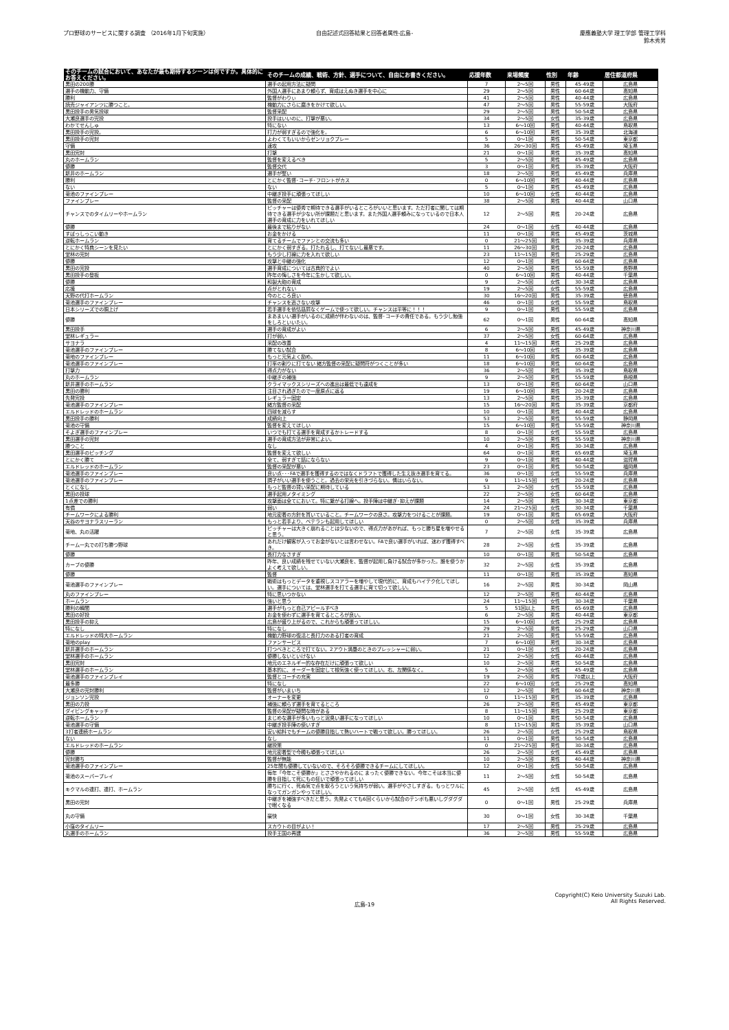プロ野球のサービスに関する調査 （2016年1月下旬実施）
自由記述式回答結果と回答者属性-広島-
慶應義塾大学 理工学部 管理工学科
鈴木秀男
| そのチームの試合において、あなたが最も期待するシーンは何ですか。具体的にお答えください。 | そのチームの成績、戦術、方針、選手について、自由にお書きください。 | 応援年数 | 来場頻度 | 性別 | 年齢 | 居住都道府県 |
| --- | --- | --- | --- | --- | --- | --- |
| 黒田の200勝 | 選手の起用方法に疑問 | 7 | 2～5回 | 男性 | 45-49歳 | 広島県 |
| 選手の機動力、守備 | 外国人選手にあまり頼らず、育成はえぬき選手を中心に | 29 | 2～5回 | 男性 | 60-64歳 | 高知県 |
| 勝利 | 監督がわりぃ | 41 | 2～5回 | 男性 | 40-44歳 | 広島県 |
| 読売ジャイアンツに勝つこと。 | 機動力にさらに磨きをかけて欲しい。 | 47 | 2～5回 | 男性 | 55-59歳 | 大阪府 |
| 黒田投手の男気投球 | 監督采配 | 29 | 2～5回 | 男性 | 50-54歳 | 広島県 |
| 大瀬良選手の完投 | 投手はいいのに、打撃が悪い。 | 34 | 2～5回 | 女性 | 35-39歳 | 広島県 |
| わかてせんしゅ | 特にない | 13 | 6～10回 | 男性 | 40-44歳 | 鳥取県 |
| 黒田投手の完投。 | 打力が弱すぎるので強化を。 | 6 | 6～10回 | 男性 | 35-39歳 | 北海道 |
| 黒田投手の完封 | よわくてもいいからゼンリョクプレー | 5 | 0～1回 | 男性 | 50-54歳 | 東京都 |
| 守備 | 速攻 | 36 | 26～30回 | 男性 | 45-49歳 | 埼玉県 |
| 黒田完封 | 打撃 | 21 | 0～1回 | 男性 | 35-39歳 | 高知県 |
| 丸のホームラン | 監督を変えるべき | 5 | 2～5回 | 男性 | 45-49歳 | 広島県 |
| 優勝 | 監督交代 | 3 | 0～1回 | 男性 | 35-39歳 | 大阪府 |
| 新井のホームラン | 選手が堅い | 18 | 2～5回 | 男性 | 45-49歳 | 兵庫県 |
| 勝利 | とにかく監督･コーチ･フロントがカス | 0 | 6～10回 | 男性 | 40-44歳 | 広島県 |
| ない | ない | 5 | 0～1回 | 男性 | 45-49歳 | 広島県 |
| 菊池のファインプレー | 中継ぎ投手に頑張ってほしい | 10 | 6～10回 | 女性 | 40-44歳 | 広島県 |
| ファインプレー | 監督の采配 | 38 | 2～5回 | 男性 | 40-44歳 | 山口県 |
| チャンスでのタイムリーやホームラン | ピッチャーは優秀で期待できる選手がいるところがいいと思います。ただ打者に関しては期待できる選手が少ない所が課題だと思います。また外国人選手頼みになっているので日本人選手の育成に力をいれてほしい | 12 | 2～5回 | 男性 | 20-24歳 | 広島県 |
| 優勝 | 最後まで粘りがない | 24 | 0～1回 | 女性 | 40-44歳 | 広島県 |
| すばっしっこい動き | お金をかける | 11 | 0～1回 | 男性 | 45-49歳 | 茨城県 |
| 逆転ホームラン | 育てるチームでファンとの交流も多い | 0 | 21～25回 | 男性 | 35-39歳 | 兵庫県 |
| とにかく特典シーンを見たい | とにかく弱すぎる。打たれるし、打てないし最悪です。 | 11 | 26～30回 | 男性 | 20-24歳 | 広島県 |
| 堂林の完封 | もう少し打線に力を入れて欲しい | 23 | 11～15回 | 男性 | 25-29歳 | 広島県 |
| 優勝 | 攻撃と中継の強化 | 12 | 0～1回 | 男性 | 60-64歳 | 広島県 |
| 黒田の完投 | 選手育成については古典的でよい | 40 | 2～5回 | 男性 | 55-59歳 | 長野県 |
| 黒田投手の登板 | 昨年の悔しさを今年に生かして欲しい。 | 0 | 6～10回 | 男性 | 40-44歳 | 千葉県 |
| 優勝 | 和製大砲の育成 | 9 | 2～5回 | 女性 | 30-34歳 | 広島県 |
| 応援 | 点がとれない | 19 | 2～5回 | 女性 | 55-59歳 | 広島県 |
| 天野の代打ホームラン | 今のところ良い | 30 | 16～20回 | 男性 | 35-39歳 | 徳島県 |
| 菊池選手のファインプレー | チャンスを逃さない攻撃 | 46 | 0～1回 | 女性 | 55-59歳 | 鳥取県 |
| 日本シリーズでの胴上げ | 若手選手を依怙贔屓なくゲームで使って欲しい。チャンスは平等に！！！ | 9 | 0～1回 | 男性 | 55-59歳 | 広島県 |
| 優勝 | まあまいい選手がいるのに成績が伴わないのは、監督･コーチの責任である。もう少し勉強をしろといいたい。 | 62 | 0～1回 | 男性 | 60-64歳 | 高知県 |
| 黒田投手 | 選手の育成がよい | 6 | 2～5回 | 男性 | 45-49歳 | 神奈川県 |
| 堂林レギュラー | 打が弱い | 37 | 2～5回 | 女性 | 60-64歳 | 広島県 |
| サヨナラ | 采配の改善 | 4 | 11～15回 | 男性 | 25-29歳 | 広島県 |
| 菊池選手のファインプレー | 勝てない試合 | 8 | 6～10回 | 女性 | 35-39歳 | 広島県 |
| 菊地のファインプレー | もっと元気よく励め。 | 11 | 6～10回 | 男性 | 60-64歳 | 広島県 |
| 菊池選手のファインプレー | 打率の割りに打てない 緒方監督の采配に疑問符がつくことが多い | 18 | 6～10回 | 男性 | 60-64歳 | 広島県 |
| 打撃力 | 得点力がない | 36 | 2～5回 | 男性 | 35-39歳 | 鳥取県 |
| 丸のホームラン | 中継ぎの補強 | 9 | 2～5回 | 男性 | 55-59歳 | 島根県 |
| 新井選手のホームラン | クライマックスシリーズへの進出は最低でも達成を | 13 | 0～1回 | 男性 | 60-64歳 | 山口県 |
| 黒田の勝利 | 注目され過ぎたので一度原点に返る | 19 | 6～10回 | 男性 | 20-24歳 | 広島県 |
| 先発完投 | レギュラー固定 | 13 | 2～5回 | 男性 | 35-39歳 | 広島県 |
| 菊池選手のファインプレー | 緒方監督の采配 | 15 | 16～20回 | 男性 | 35-39歳 | 京都府 |
| エルドレッドのホームラン | 四球を減らす | 10 | 0～1回 | 男性 | 40-44歳 | 広島県 |
| 黒田投手の勝利 | 成績向上 | 53 | 2～5回 | 男性 | 55-59歳 | 静岡県 |
| 菊池の守備 | 監督を変えてほしい | 15 | 6～10回 | 男性 | 55-59歳 | 神奈川県 |
| そよぎ選手のファインプレー | いつでも打てる選手を育成するかトレードする | 8 | 0～1回 | 女性 | 55-59歳 | 広島県 |
| 黒田選手の完封 | 選手の育成方法が非常によい。 | 10 | 2～5回 | 男性 | 55-59歳 | 神奈川県 |
| 勝つこと | なし | 4 | 0～1回 | 男性 | 30-34歳 | 広島県 |
| 黒田選手のピッチング | 監督を変えて欲しい | 64 | 0～1回 | 男性 | 65-69歳 | 埼玉県 |
| とにかく勝て | 全て、弱すぎて話にならない | 9 | 0～1回 | 男性 | 40-44歳 | 滋賀県 |
| エルドレッドのホームラン | 監督の采配が悪い | 23 | 0～1回 | 男性 | 50-54歳 | 福岡県 |
| 菊池選手のファインプレー | 良い点･･･FAで選手を獲得するのではなくドラフトで獲得した生え抜き選手を育てる。 | 36 | 0～1回 | 女性 | 55-59歳 | 兵庫県 |
| 菊池選手のファインプレー | 調子がいい選手を使うこと。過去の栄光を引きづらない。情はいらない。 | 9 | 11～15回 | 女性 | 20-24歳 | 広島県 |
| とくになし | もっと監督の賢い采配に期待している | 53 | 2～5回 | 女性 | 55-59歳 | 広島県 |
| 黒田の投球 | 選手起用ノタイミング | 22 | 2～5回 | 女性 | 60-64歳 | 広島県 |
| 1点差での勝利 | 攻撃面は全てにおいて。特に繋がる打線へ。投手陣は中継ぎ･抑えが課題 | 14 | 2～5回 | 男性 | 30-34歳 | 東京都 |
| 有償 | 弱い | 24 | 21～25回 | 女性 | 30-34歳 | 千葉県 |
| チームワークによる勝利 | 地元密着の方針を貫いていること。チームワークの良さ。攻撃力をつけることが課題。 | 19 | 0～1回 | 男性 | 65-69歳 | 大阪府 |
| 天谷のサヨナラスリーラン | もっと若手より、ベテランも起用してほしい | 0 | 2～5回 | 女性 | 35-39歳 | 兵庫県 |
| 菊地、丸の活躍 | ピッチャーは大きく崩れることは少ないので、得点力があがれば、もっと勝ち星を増やせると思う。 | 7 | 2～5回 | 女性 | 35-39歳 | 広島県 |
| チーム一丸での打ち勝つ野球 | あれだけ観客が入ってお金がないとは言わせない。FAで良い選手がいれば、迷わず獲得すべき。 | 28 | 2～5回 | 女性 | 35-39歳 | 広島県 |
| 優勝 | 長打力なさすぎ | 10 | 0～1回 | 男性 | 50-54歳 | 広島県 |
| カープの優勝 | 昨年、良い成績を残せていない大瀬良を、監督が起用し負ける試合が多かった。誰を使うかよく考えて欲しい。 | 32 | 2～5回 | 女性 | 35-39歳 | 広島県 |
| 優勝 | 監督 | 11 | 0～1回 | 男性 | 35-39歳 | 高知県 |
| 菊池選手のファインプレー | 戦術はもっとデータを重視しスコアラーを増やして現代的に、育成もハイテク化してほしい。選手については、堂林選手を打てる選手に育て切って欲しい。 | 16 | 2～5回 | 男性 | 30-34歳 | 岡山県 |
| 丸のファインプレー | 特に思いつかない | 12 | 2～5回 | 男性 | 40-44歳 | 広島県 |
| ホームラン | 強いと思う | 24 | 11～15回 | 女性 | 30-34歳 | 千葉県 |
| 勝利の瞬間 | 選手がもっと自己アピールすべき | 5 | 51回以上 | 男性 | 65-69歳 | 広島県 |
| 黒田の好投 | お金を使わずに選手を育てるところが良い。 | 6 | 2～5回 | 男性 | 40-44歳 | 東京都 |
| 黒田投手の抑え | 広島が盛り上がるので、これからも頑張ってほしい。 | 15 | 6～10回 | 女性 | 25-29歳 | 広島県 |
| 特になし | 特になし | 29 | 2～5回 | 男性 | 25-29歳 | 山口県 |
| エルドレッドの特大ホームラン | 機動力野球の復活と長打力のある打者の育成 | 21 | 2～5回 | 男性 | 55-59歳 | 広島県 |
| 菊地のplay | ファンサービス | 7 | 6～10回 | 男性 | 30-34歳 | 広島県 |
| 新井選手のホームラン | 打つべきところで打てない。2アウト満塁のときのプレッシャーに弱い。 | 21 | 0～1回 | 女性 | 20-24歳 | 広島県 |
| 堂林選手のホームラン | 優勝しないといけない | 12 | 2～5回 | 女性 | 40-44歳 | 広島県 |
| 黒田完封 | 地元のエネルギー的な存在だけに頑張って欲しい | 10 | 2～5回 | 男性 | 50-54歳 | 広島県 |
| 堂林選手のホームラン | 基本的に、オーダーを固定して根気強く使ってほしい。右、左関係なく。 | 5 | 2～5回 | 女性 | 45-49歳 | 広島県 |
| 菊池選手のファインプレイ | 監督とコーチの充実 | 19 | 2～5回 | 男性 | 70歳以上 | 大阪府 |
| 最多勝 | 特になし | 22 | 6～10回 | 女性 | 25-29歳 | 高知県 |
| 大瀬良の完封勝利 | 監督がいまいち | 12 | 2～5回 | 男性 | 60-64歳 | 神奈川県 |
| ジョンソン完投 | オーナーを変更 | 0 | 11～15回 | 男性 | 35-39歳 | 広島県 |
| 黒田の力投 | 補強に頼らず選手を育てるところ | 26 | 2～5回 | 男性 | 45-49歳 | 東京都 |
| ダイビングキャッチ | 監督の采配が疑問な時がある | 8 | 11～15回 | 男性 | 25-29歳 | 東京都 |
| 逆転ホームラン | まじめな選手が多いもっと泥臭い選手になってほしい | 10 | 0～1回 | 男性 | 50-54歳 | 広島県 |
| 菊池選手の守備 | 中継ぎ投手陣の使いすぎ | 8 | 11～15回 | 男性 | 35-39歳 | 山口県 |
| 3打者連続ホームラン | 安い給料でもチームの優勝目指して熱いハートで戦って欲しい。勝ってほしい。 | 26 | 2～5回 | 女性 | 25-29歳 | 鳥取県 |
| ない | なし | 11 | 0～1回 | 男性 | 50-54歳 | 広島県 |
| エルドレッドのホームラン | 継投策 | 0 | 21～25回 | 男性 | 30-34歳 | 広島県 |
| 優勝 | 地元密着型で今穂も頑張ってほしい | 26 | 2～5回 | 女性 | 45-49歳 | 広島県 |
| 完封勝ち | 監督が無能 | 10 | 2～5回 | 男性 | 40-44歳 | 神奈川県 |
| 菊池選手のファインプレー | 25年間も優勝していないので、そろそろ優勝できるチームにしてほしい。 | 12 | 0～1回 | 女性 | 50-54歳 | 広島県 |
| 菊池のスーパープレイ | 毎年「今年こそ優勝か」とささやかれるのに まったく優勝できない。今年こそは本当に優勝を目指して死にもの狂いで頑張ってほしい | 11 | 2～5回 | 女性 | 50-54歳 | 広島県 |
| キクマルの連打、連打、ホームラン | 勝ちに行く、死ぬ気で点を取ろうという気持ちが弱い。選手がやさしすぎる。もっとワルになってガンガンやってほしい。 | 45 | 2～5回 | 女性 | 45-49歳 | 広島県 |
| 黒田の完封 | 中継ぎを補強すべきだと思う。先発よくても6回くらいから試合のテンポも悪いしグダグダで眠くなる | 0 | 0～1回 | 男性 | 25-29歳 | 兵庫県 |
| 丸の守備 | 豪快 | 30 | 0～1回 | 女性 | 30-34歳 | 千葉県 |
| 小窪のタイムリー | スカウトの目がよい！ | 17 | 2～5回 | 男性 | 25-29歳 | 広島県 |
| 丸選手のホームラン | 投手王国の再建 | 36 | 2～5回 | 男性 | 55-59歳 | 広島県 |
広島-19
Copyright(C) Keio University Suzuki Lab.
All Rights Reserved.